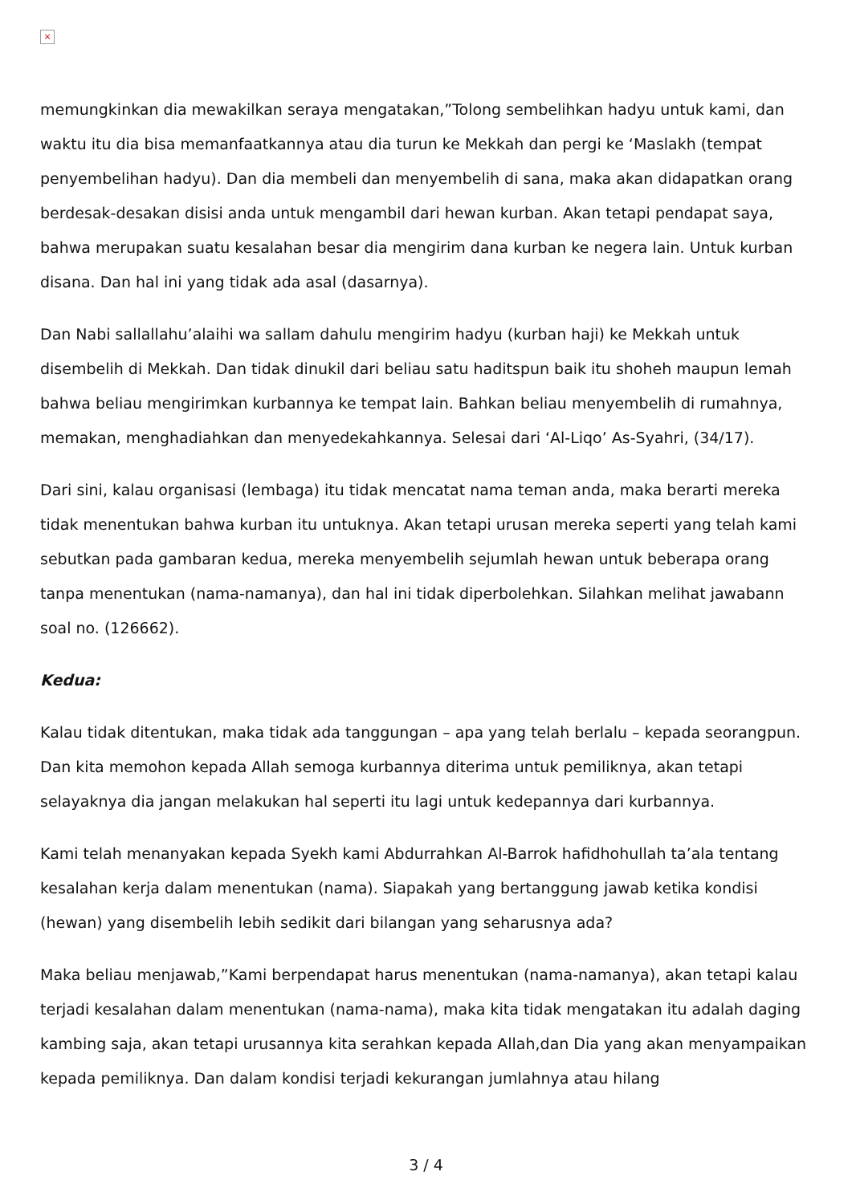×
memungkinkan dia mewakilkan seraya mengatakan,”Tolong sembelihkan hadyu untuk kami, dan waktu itu dia bisa memanfaatkannya atau dia turun ke Mekkah dan pergi ke ‘Maslakh (tempat penyembelihan hadyu). Dan dia membeli dan menyembelih di sana, maka akan didapatkan orang berdesak-desakan disisi anda untuk mengambil dari hewan kurban. Akan tetapi pendapat saya, bahwa merupakan suatu kesalahan besar dia mengirim dana kurban ke negera lain. Untuk kurban disana. Dan hal ini yang tidak ada asal (dasarnya).
Dan Nabi sallallahu’alaihi wa sallam dahulu mengirim hadyu (kurban haji) ke Mekkah untuk disembelih di Mekkah. Dan tidak dinukil dari beliau satu haditspun baik itu shoheh maupun lemah bahwa beliau mengirimkan kurbannya ke tempat lain. Bahkan beliau menyembelih di rumahnya, memakan, menghadiahkan dan menyedekahkannya. Selesai dari ‘Al-Liqo’ As-Syahri, (34/17).
Dari sini, kalau organisasi (lembaga) itu tidak mencatat nama teman anda, maka berarti mereka tidak menentukan bahwa kurban itu untuknya. Akan tetapi urusan mereka seperti yang telah kami sebutkan pada gambaran kedua, mereka menyembelih sejumlah hewan untuk beberapa orang tanpa menentukan (nama-namanya), dan hal ini tidak diperbolehkan. Silahkan melihat jawabann soal no. (126662).
Kedua:
Kalau tidak ditentukan, maka tidak ada tanggungan – apa yang telah berlalu – kepada seorangpun. Dan kita memohon kepada Allah semoga kurbannya diterima untuk pemiliknya, akan tetapi selayaknya dia jangan melakukan hal seperti itu lagi untuk kedepannya dari kurbannya.
Kami telah menanyakan kepada Syekh kami Abdurrahkan Al-Barrok hafidhohullah ta’ala tentang kesalahan kerja dalam menentukan (nama). Siapakah yang bertanggung jawab ketika kondisi (hewan) yang disembelih lebih sedikit dari bilangan yang seharusnya ada?
Maka beliau menjawab,”Kami berpendapat harus menentukan (nama-namanya), akan tetapi kalau terjadi kesalahan dalam menentukan (nama-nama), maka kita tidak mengatakan itu adalah daging kambing saja, akan tetapi urusannya kita serahkan kepada Allah,dan Dia yang akan menyampaikan kepada pemiliknya. Dan dalam kondisi terjadi kekurangan jumlahnya atau hilang
3 / 4